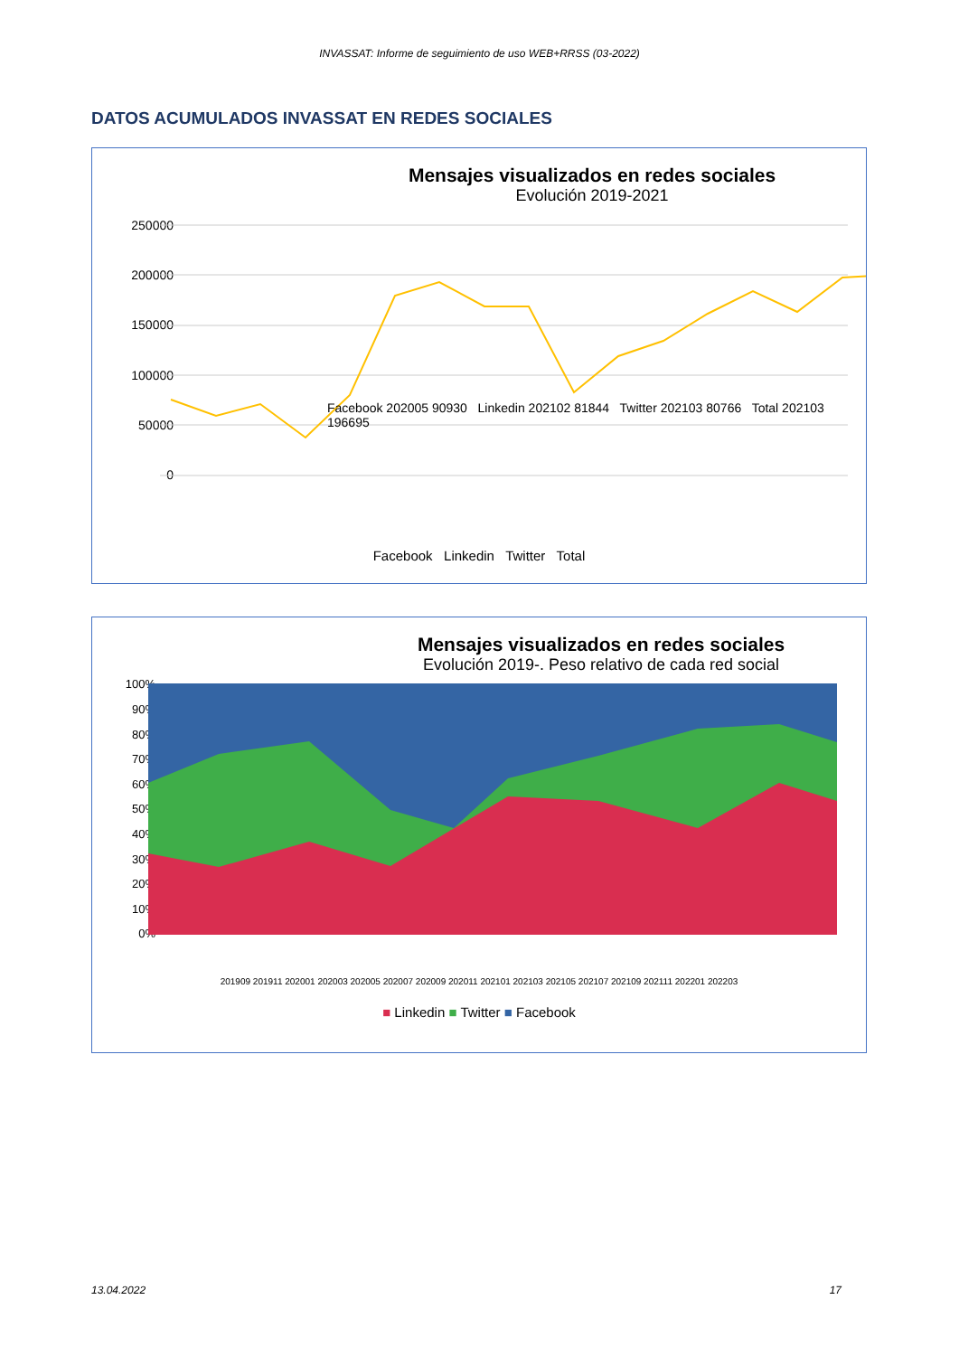INVASSAT: Informe de seguimiento de uso WEB+RRSS (03-2022)
DATOS ACUMULADOS INVASSAT EN REDES SOCIALES
Mensajes visualizados en redes sociales
Evolución 2019-2021
250000
200000
150000
100000
50000
0
Facebook Linkedin Twitter Total
Facebook 202005 90930 Linkedin 202102 81844 Twitter 202103 80766 Total 202103 196695
Mensajes visualizados en redes sociales
Evolución 2019-. Peso relativo de cada red social
100%
90%
80%
70%
60%
50%
40%
30%
20%
10%
0%
201909 201911 202001 202003 202005 202007 202009 202011 202101 202103 202105 202107 202109 202111 202201 202203
■ Linkedin ■ Twitter ■ Facebook
13.04.2022 17